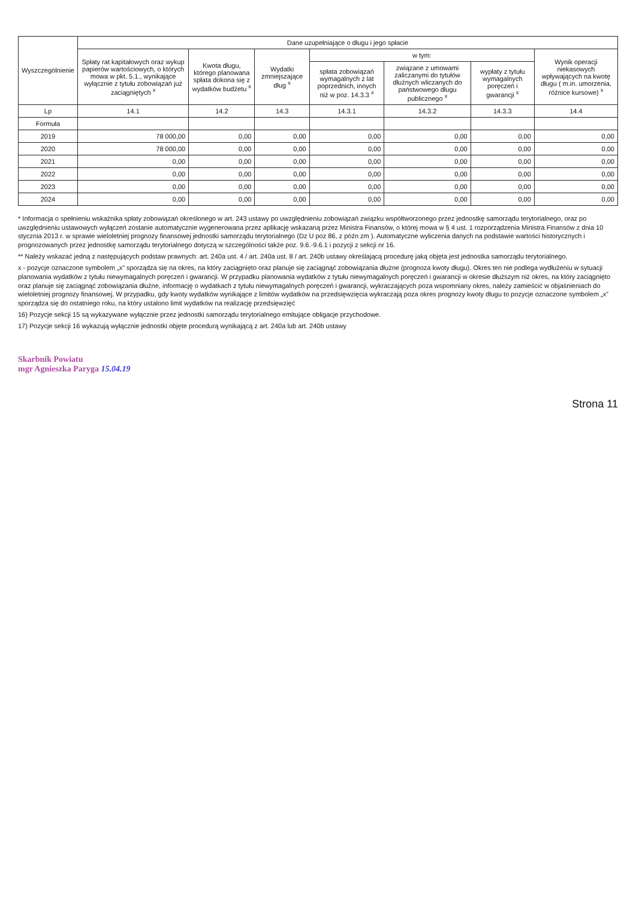| Wyszczególnienie | Dane uzupełniające o długu i jego spłacie | | | | | | |
| --- | --- | --- | --- | --- | --- | --- | --- |
| | Spłaty rat kapitałowych oraz wykup papierów wartościowych, o których mowa w pkt. 5.1., wynikające wyłącznie z tytułu zobowiązań już zaciągniętych <sup>x</sup> | Kwota długu, którego planowana spłata dokona się z wydatków budżetu <sup>x</sup> | Wydatki zmniejszające dług <sup>x</sup> | w tym: | | | Wynik operacji niekasowych wpływających na kwotę długu ( m.in. umorzenia, różnice kursowe) <sup>x</sup> |
| | | | | spłata zobowiązań wymagalnych z lat poprzednich, innych niż w poz. 14.3.3 <sup>x</sup> | związane z umowami zaliczanymi do tytułów dłużnych wliczanych do państwowego długu publicznego <sup>x</sup> | wypłaty z tytułu wymagalnych poręczeń i gwarancji <sup>x</sup> | |
| Lp | 14.1 | 14.2 | 14.3 | 14.3.1 | 14.3.2 | 14.3.3 | 14.4 |
| Formuła | | | | | | | |
| 2019 | 78 000,00 | 0,00 | 0,00 | 0,00 | 0,00 | 0,00 | 0,00 |
| 2020 | 78 000,00 | 0,00 | 0,00 | 0,00 | 0,00 | 0,00 | 0,00 |
| 2021 | 0,00 | 0,00 | 0,00 | 0,00 | 0,00 | 0,00 | 0,00 |
| 2022 | 0,00 | 0,00 | 0,00 | 0,00 | 0,00 | 0,00 | 0,00 |
| 2023 | 0,00 | 0,00 | 0,00 | 0,00 | 0,00 | 0,00 | 0,00 |
| 2024 | 0,00 | 0,00 | 0,00 | 0,00 | 0,00 | 0,00 | 0,00 |
* Informacja o spełnieniu wskaźnika spłaty zobowiązań określonego w art. 243 ustawy po uwzględnieniu zobowiązań związku współtworzonego przez jednostkę samorządu terytorialnego, oraz po uwzględnieniu ustawowych wyłączeń zostanie automatycznie wygenerowana przez aplikację wskazaną przez Ministra Finansów, o której mowa w § 4 ust. 1 rozporządzenia Ministra Finansów z dnia 10 stycznia 2013 r. w sprawie wieloletniej prognozy finansowej jednostki samorządu terytorialnego (Dz U poz 86, z późn zm ). Automatyczne wyliczenia danych na podstawie wartości historycznych i prognozowanych przez jednostkę samorządu terytorialnego dotyczą w szczególności także poz. 9.6.-9.6.1 i pozycji z sekcji nr 16.
** Należy wskazać jedną z następujących podstaw prawnych: art. 240a ust. 4 / art. 240a ust. 8 / art. 240b ustawy określającą procedurę jaką objęta jest jednostka samorządu terytorialnego.
x - pozycje oznaczone symbolem „x” sporządza się na okres, na który zaciągnięto oraz planuje się zaciągnąć zobowiązania dłużne (prognoza kwoty długu). Okres ten nie podlega wydłużeniu w sytuacji planowania wydatków z tytułu niewymagalnych poręczeń i gwarancji. W przypadku planowania wydatków z tytułu niewymagalnych poręczeń i gwarancji w okresie dłuższym niż okres, na który zaciągnięto oraz planuje się zaciągnąć zobowiązania dłużne, informację o wydatkach z tytułu niewymagalnych poręczeń i gwarancji, wykraczających poza wspomniany okres, należy zamieścić w objaśnieniach do wieloletniej prognozy finansowej. W przypadku, gdy kwoty wydatków wynikające z limitów wydatków na przedsięwzięcia wykraczają poza okres prognozy kwoty długu to pozycje oznaczone symbolem „x” sporządza się do ostatniego roku, na który ustalono limit wydatków na realizację przedsięwzięć
16) Pozycje sekcji 15 są wykazywane wyłącznie przez jednostki samorządu terytorialnego emitujące obligacje przychodowe.
17) Pozycje sekcji 16 wykazują wyłącznie jednostki objęte procedurą wynikającą z art. 240a lub art. 240b ustawy
Skarbnik Powiatu
mgr Agnieszka Paryga 15.04.19
Strona 11